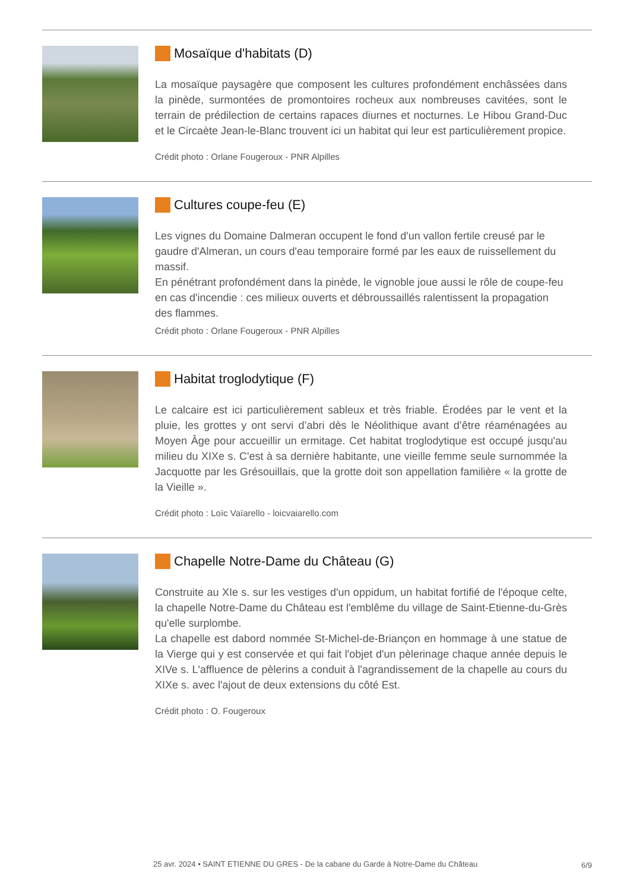Mosaïque d'habitats (D)
La mosaïque paysagère que composent les cultures profondément enchâssées dans la pinède, surmontées de promontoires rocheux aux nombreuses cavitées, sont le terrain de prédilection de certains rapaces diurnes et nocturnes. Le Hibou Grand-Duc et le Circaète Jean-le-Blanc trouvent ici un habitat qui leur est particulièrement propice.
Crédit photo : Orlane Fougeroux - PNR Alpilles
Cultures coupe-feu (E)
Les vignes du Domaine Dalmeran occupent le fond d'un vallon fertile creusé par le gaudre d'Almeran, un cours d'eau temporaire formé par les eaux de ruissellement du massif.
En pénétrant profondément dans la pinède, le vignoble joue aussi le rôle de coupe-feu en cas d'incendie : ces milieux ouverts et débroussaillés ralentissent la propagation des flammes.
Crédit photo : Orlane Fougeroux - PNR Alpilles
Habitat troglodytique (F)
Le calcaire est ici particulièrement sableux et très friable. Érodées par le vent et la pluie, les grottes y ont servi d’abri dès le Néolithique avant d’être réaménagées au Moyen Âge pour accueillir un ermitage. Cet habitat troglodytique est occupé jusqu'au milieu du XIXe s. C'est à sa dernière habitante, une vieille femme seule surnommée la Jacquotte par les Grésouillais, que la grotte doit son appellation familière « la grotte de la Vieille ».
Crédit photo : Loïc Vaïarello - loicvaiarello.com
Chapelle Notre-Dame du Château (G)
Construite au XIe s. sur les vestiges d'un oppidum, un habitat fortifié de l'époque celte, la chapelle Notre-Dame du Château est l'emblême du village de Saint-Etienne-du-Grès qu'elle surplombe.
La chapelle est dabord nommée St-Michel-de-Briançon en hommage à une statue de la Vierge qui y est conservée et qui fait l'objet d'un pèlerinage chaque année depuis le XIVe s. L'affluence de pèlerins a conduit à l'agrandissement de la chapelle au cours du XIXe s. avec l'ajout de deux extensions du côté Est.
Crédit photo : O. Fougeroux
25 avr. 2024 • SAINT ETIENNE DU GRES - De la cabane du Garde à Notre-Dame du Château
6/9